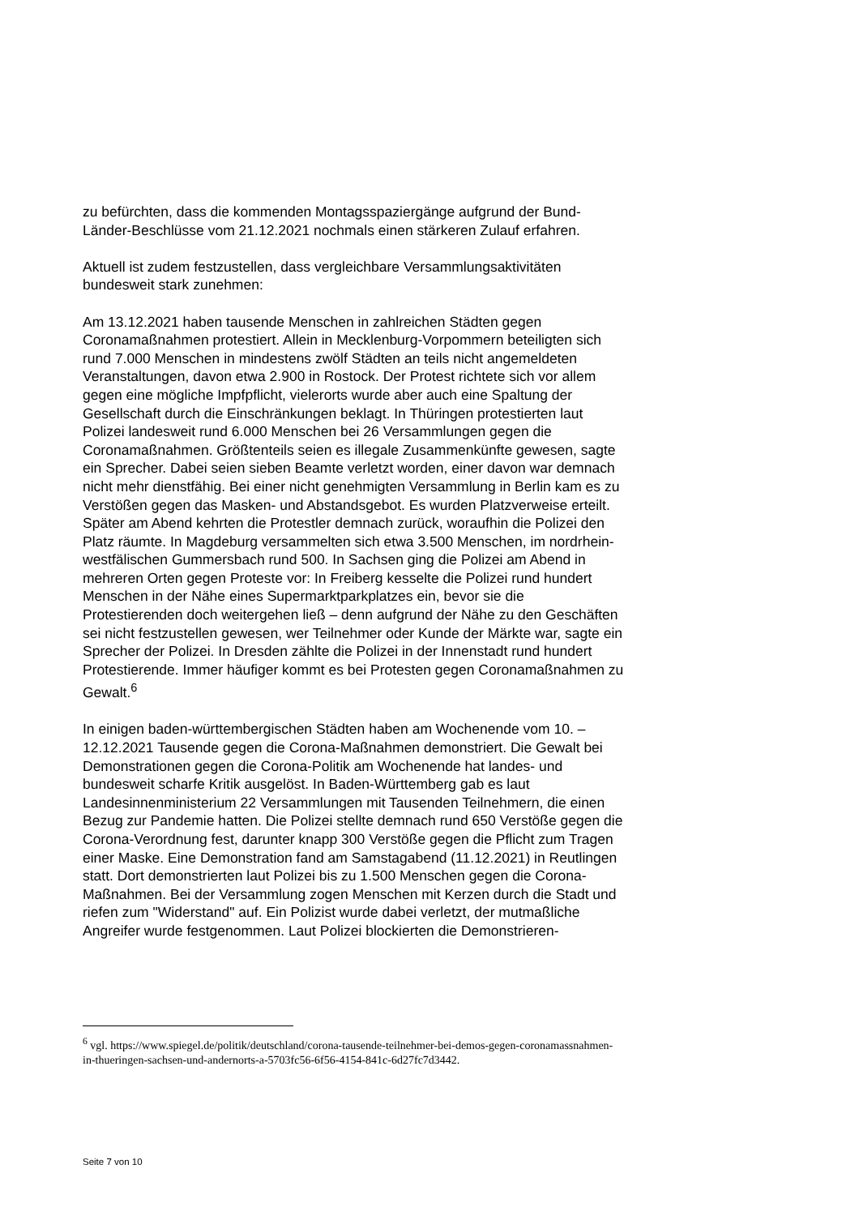zu befürchten, dass die kommenden Montagsspaziergänge aufgrund der Bund-Länder-Beschlüsse vom 21.12.2021 nochmals einen stärkeren Zulauf erfahren.
Aktuell ist zudem festzustellen, dass vergleichbare Versammlungsaktivitäten bundesweit stark zunehmen:
Am 13.12.2021 haben tausende Menschen in zahlreichen Städten gegen Coronamaßnahmen protestiert. Allein in Mecklenburg-Vorpommern beteiligten sich rund 7.000 Menschen in mindestens zwölf Städten an teils nicht angemeldeten Veranstaltungen, davon etwa 2.900 in Rostock. Der Protest richtete sich vor allem gegen eine mögliche Impfpflicht, vielerorts wurde aber auch eine Spaltung der Gesellschaft durch die Einschränkungen beklagt. In Thüringen protestierten laut Polizei landesweit rund 6.000 Menschen bei 26 Versammlungen gegen die Coronamaßnahmen. Größtenteils seien es illegale Zusammenkünfte gewesen, sagte ein Sprecher. Dabei seien sieben Beamte verletzt worden, einer davon war demnach nicht mehr dienstfähig. Bei einer nicht genehmigten Versammlung in Berlin kam es zu Verstößen gegen das Masken- und Abstandsgebot. Es wurden Platzverweise erteilt. Später am Abend kehrten die Protestler demnach zurück, woraufhin die Polizei den Platz räumte. In Magdeburg versammelten sich etwa 3.500 Menschen, im nordrhein-westfälischen Gummersbach rund 500. In Sachsen ging die Polizei am Abend in mehreren Orten gegen Proteste vor: In Freiberg kesselte die Polizei rund hundert Menschen in der Nähe eines Supermarktparkplatzes ein, bevor sie die Protestierenden doch weitergehen ließ – denn aufgrund der Nähe zu den Geschäften sei nicht festzustellen gewesen, wer Teilnehmer oder Kunde der Märkte war, sagte ein Sprecher der Polizei. In Dresden zählte die Polizei in der Innenstadt rund hundert Protestierende. Immer häufiger kommt es bei Protesten gegen Coronamaßnahmen zu Gewalt.<sup>6</sup>
In einigen baden-württembergischen Städten haben am Wochenende vom 10. – 12.12.2021 Tausende gegen die Corona-Maßnahmen demonstriert. Die Gewalt bei Demonstrationen gegen die Corona-Politik am Wochenende hat landes- und bundesweit scharfe Kritik ausgelöst. In Baden-Württemberg gab es laut Landesinnenministerium 22 Versammlungen mit Tausenden Teilnehmern, die einen Bezug zur Pandemie hatten. Die Polizei stellte demnach rund 650 Verstöße gegen die Corona-Verordnung fest, darunter knapp 300 Verstöße gegen die Pflicht zum Tragen einer Maske. Eine Demonstration fand am Samstagabend (11.12.2021) in Reutlingen statt. Dort demonstrierten laut Polizei bis zu 1.500 Menschen gegen die Corona-Maßnahmen. Bei der Versammlung zogen Menschen mit Kerzen durch die Stadt und riefen zum "Widerstand" auf. Ein Polizist wurde dabei verletzt, der mutmaßliche Angreifer wurde festgenommen. Laut Polizei blockierten die Demonstrieren-
<sup>6</sup> vgl. https://www.spiegel.de/politik/deutschland/corona-tausende-teilnehmer-bei-demos-gegen-coronamassnahmen-in-thueringen-sachsen-und-andernorts-a-5703fc56-6f56-4154-841c-6d27fc7d3442.
Seite 7 von 10